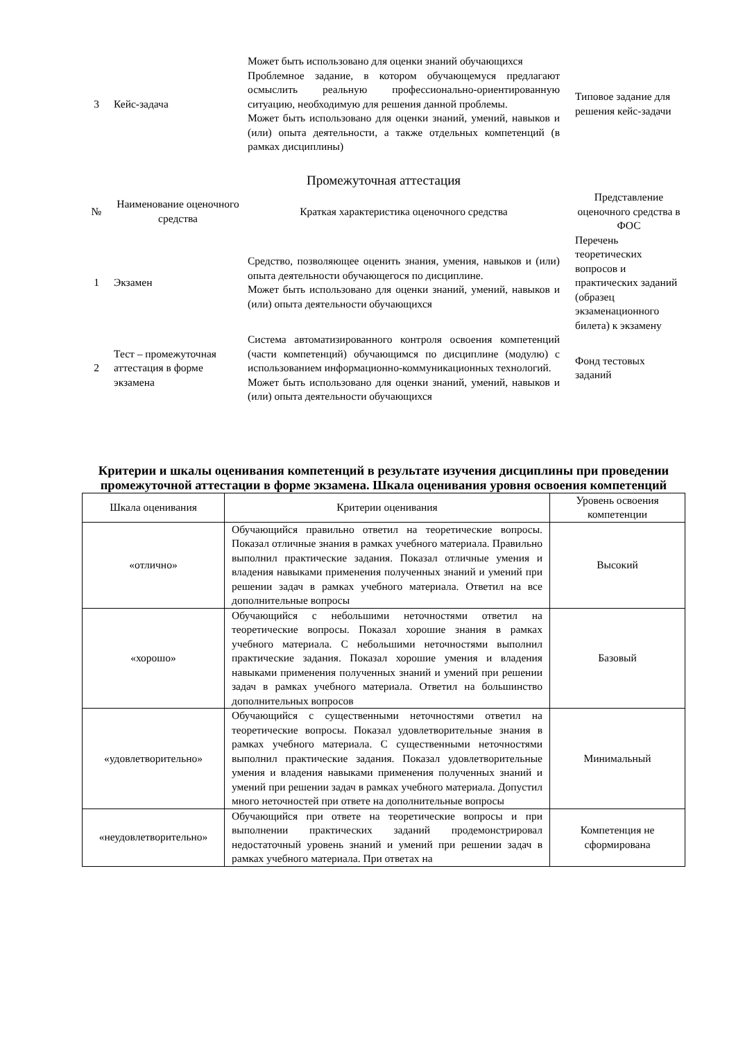| 3 | Кейс-задача | Может быть использовано для оценки знаний обучающихся Проблемное задание, в котором обучающемуся предлагают осмыслить реальную профессионально-ориентированную ситуацию, необходимую для решения данной проблемы. Может быть использовано для оценки знаний, умений, навыков и (или) опыта деятельности, а также отдельных компетенций (в рамках дисциплины) | Типовое задание для решения кейс-задачи |
Промежуточная аттестация
| № | Наименование оценочного средства | Краткая характеристика оценочного средства | Представление оценочного средства в ФОС |
| --- | --- | --- | --- |
| 1 | Экзамен | Средство, позволяющее оценить знания, умения, навыков и (или) опыта деятельности обучающегося по дисциплине. Может быть использовано для оценки знаний, умений, навыков и (или) опыта деятельности обучающихся | Перечень теоретических вопросов и практических заданий (образец экзаменационного билета) к экзамену |
| 2 | Тест – промежуточная аттестация в форме экзамена | Система автоматизированного контроля освоения компетенций (части компетенций) обучающимся по дисциплине (модулю) с использованием информационно-коммуникационных технологий. Может быть использовано для оценки знаний, умений, навыков и (или) опыта деятельности обучающихся | Фонд тестовых заданий |
Критерии и шкалы оценивания компетенций в результате изучения дисциплины при проведении промежуточной аттестации в форме экзамена. Шкала оценивания уровня освоения компетенций
| Шкала оценивания | Критерии оценивания | Уровень освоения компетенции |
| --- | --- | --- |
| «отлично» | Обучающийся правильно ответил на теоретические вопросы. Показал отличные знания в рамках учебного материала. Правильно выполнил практические задания. Показал отличные умения и владения навыками применения полученных знаний и умений при решении задач в рамках учебного материала. Ответил на все дополнительные вопросы | Высокий |
| «хорошо» | Обучающийся с небольшими неточностями ответил на теоретические вопросы. Показал хорошие знания в рамках учебного материала. С небольшими неточностями выполнил практические задания. Показал хорошие умения и владения навыками применения полученных знаний и умений при решении задач в рамках учебного материала. Ответил на большинство дополнительных вопросов | Базовый |
| «удовлетворительно» | Обучающийся с существенными неточностями ответил на теоретические вопросы. Показал удовлетворительные знания в рамках учебного материала. С существенными неточностями выполнил практические задания. Показал удовлетворительные умения и владения навыками применения полученных знаний и умений при решении задач в рамках учебного материала. Допустил много неточностей при ответе на дополнительные вопросы | Минимальный |
| «неудовлетворительно» | Обучающийся при ответе на теоретические вопросы и при выполнении практических заданий продемонстрировал недостаточный уровень знаний и умений при решении задач в рамках учебного материала. При ответах на | Компетенция не сформирована |